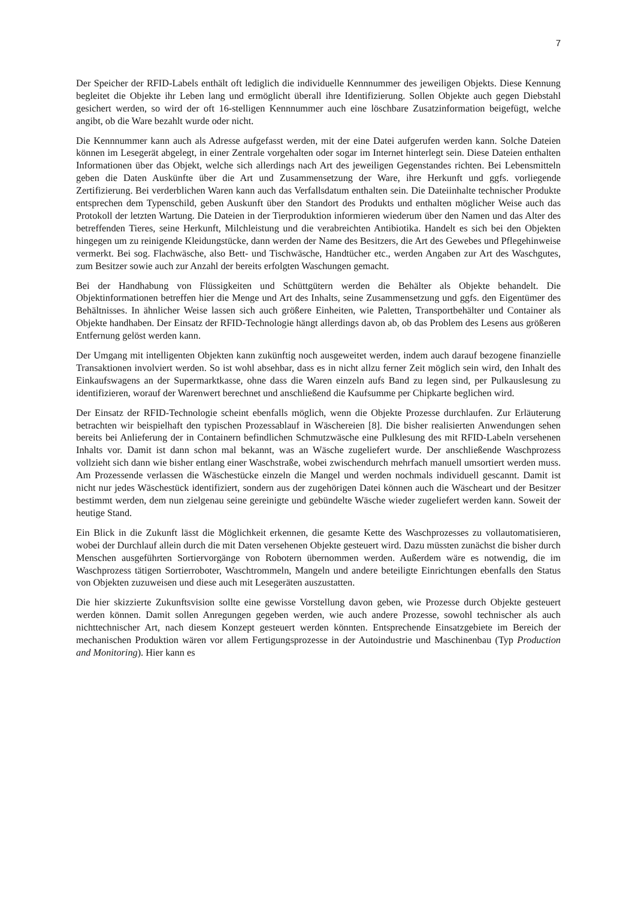7
Der Speicher der RFID-Labels enthält oft lediglich die individuelle Kennnummer des jeweiligen Objekts. Diese Kennung begleitet die Objekte ihr Leben lang und ermöglicht überall ihre Identifizierung. Sollen Objekte auch gegen Diebstahl gesichert werden, so wird der oft 16-stelligen Kennnummer auch eine löschbare Zusatzinformation beigefügt, welche angibt, ob die Ware bezahlt wurde oder nicht.
Die Kennnummer kann auch als Adresse aufgefasst werden, mit der eine Datei aufgerufen werden kann. Solche Dateien können im Lesegerät abgelegt, in einer Zentrale vorgehalten oder sogar im Internet hinterlegt sein. Diese Dateien enthalten Informationen über das Objekt, welche sich allerdings nach Art des jeweiligen Gegenstandes richten. Bei Lebensmitteln geben die Daten Auskünfte über die Art und Zusammensetzung der Ware, ihre Herkunft und ggfs. vorliegende Zertifizierung. Bei verderblichen Waren kann auch das Verfallsdatum enthalten sein. Die Dateiinhalte technischer Produkte entsprechen dem Typenschild, geben Auskunft über den Standort des Produkts und enthalten möglicher Weise auch das Protokoll der letzten Wartung. Die Dateien in der Tierproduktion informieren wiederum über den Namen und das Alter des betreffenden Tieres, seine Herkunft, Milchleistung und die verabreichten Antibiotika. Handelt es sich bei den Objekten hingegen um zu reinigende Kleidungstücke, dann werden der Name des Besitzers, die Art des Gewebes und Pflegehinweise vermerkt. Bei sog. Flachwäsche, also Bett- und Tischwäsche, Handtücher etc., werden Angaben zur Art des Waschgutes, zum Besitzer sowie auch zur Anzahl der bereits erfolgten Waschungen gemacht.
Bei der Handhabung von Flüssigkeiten und Schüttgütern werden die Behälter als Objekte behandelt. Die Objektinformationen betreffen hier die Menge und Art des Inhalts, seine Zusammensetzung und ggfs. den Eigentümer des Behältnisses. In ähnlicher Weise lassen sich auch größere Einheiten, wie Paletten, Transportbehälter und Container als Objekte handhaben. Der Einsatz der RFID-Technologie hängt allerdings davon ab, ob das Problem des Lesens aus größeren Entfernung gelöst werden kann.
Der Umgang mit intelligenten Objekten kann zukünftig noch ausgeweitet werden, indem auch darauf bezogene finanzielle Transaktionen involviert werden. So ist wohl absehbar, dass es in nicht allzu ferner Zeit möglich sein wird, den Inhalt des Einkaufswagens an der Supermarktkasse, ohne dass die Waren einzeln aufs Band zu legen sind, per Pulkauslesung zu identifizieren, worauf der Warenwert berechnet und anschließend die Kaufsumme per Chipkarte beglichen wird.
Der Einsatz der RFID-Technologie scheint ebenfalls möglich, wenn die Objekte Prozesse durchlaufen. Zur Erläuterung betrachten wir beispielhaft den typischen Prozessablauf in Wäschereien [8]. Die bisher realisierten Anwendungen sehen bereits bei Anlieferung der in Containern befindlichen Schmutzwäsche eine Pulklesung des mit RFID-Labeln versehenen Inhalts vor. Damit ist dann schon mal bekannt, was an Wäsche zugeliefert wurde. Der anschließende Waschprozess vollzieht sich dann wie bisher entlang einer Waschstraße, wobei zwischendurch mehrfach manuell umsortiert werden muss. Am Prozessende verlassen die Wäschestücke einzeln die Mangel und werden nochmals individuell gescannt. Damit ist nicht nur jedes Wäschestück identifiziert, sondern aus der zugehörigen Datei können auch die Wäscheart und der Besitzer bestimmt werden, dem nun zielgenau seine gereinigte und gebündelte Wäsche wieder zugeliefert werden kann. Soweit der heutige Stand.
Ein Blick in die Zukunft lässt die Möglichkeit erkennen, die gesamte Kette des Waschprozesses zu vollautomatisieren, wobei der Durchlauf allein durch die mit Daten versehenen Objekte gesteuert wird. Dazu müssten zunächst die bisher durch Menschen ausgeführten Sortiervorgänge von Robotern übernommen werden. Außerdem wäre es notwendig, die im Waschprozess tätigen Sortierroboter, Waschtrommeln, Mangeln und andere beteiligte Einrichtungen ebenfalls den Status von Objekten zuzuweisen und diese auch mit Lesegeräten auszustatten.
Die hier skizzierte Zukunftsvision sollte eine gewisse Vorstellung davon geben, wie Prozesse durch Objekte gesteuert werden können. Damit sollen Anregungen gegeben werden, wie auch andere Prozesse, sowohl technischer als auch nichttechnischer Art, nach diesem Konzept gesteuert werden könnten. Entsprechende Einsatzgebiete im Bereich der mechanischen Produktion wären vor allem Fertigungsprozesse in der Autoindustrie und Maschinenbau (Typ Production and Monitoring). Hier kann es